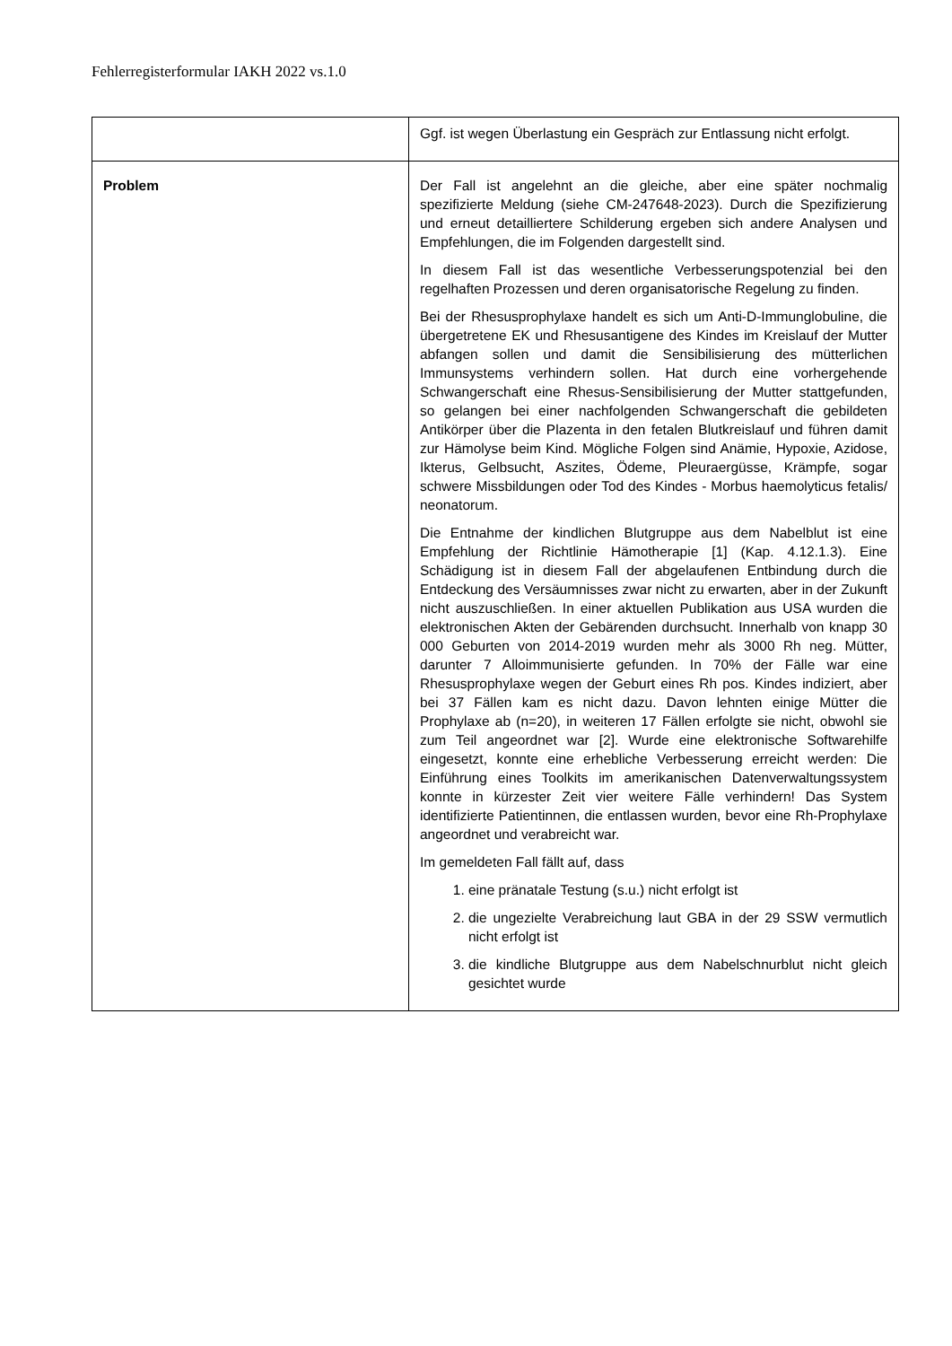Fehlerregisterformular IAKH 2022 vs.1.0
| | Ggf. ist wegen Überlastung ein Gespräch zur Entlassung nicht erfolgt. |
| Problem | Der Fall ist angelehnt an die gleiche, aber eine später nochmalig spezifizierte Meldung (siehe CM-247648-2023). Durch die Spezifizierung und erneut detailliertere Schilderung ergeben sich andere Analysen und Empfehlungen, die im Folgenden dargestellt sind. In diesem Fall ist das wesentliche Verbesserungspotenzial bei den regelhaften Prozessen und deren organisatorische Regelung zu finden. Bei der Rhesusprophylaxe handelt es sich um Anti-D-Immunglobuline, die übergetretene EK und Rhesusantigene des Kindes im Kreislauf der Mutter abfangen sollen und damit die Sensibilisierung des mütterlichen Immunsystems verhindern sollen. Hat durch eine vorhergehende Schwangerschaft eine Rhesus-Sensibilisierung der Mutter stattgefunden, so gelangen bei einer nachfolgenden Schwangerschaft die gebildeten Antikörper über die Plazenta in den fetalen Blutkreislauf und führen damit zur Hämolyse beim Kind. Mögliche Folgen sind Anämie, Hypoxie, Azidose, Ikterus, Gelbsucht, Aszites, Ödeme, Pleuraergüsse, Krämpfe, sogar schwere Missbildungen oder Tod des Kindes - Morbus haemolyticus fetalis/ neonatorum. Die Entnahme der kindlichen Blutgruppe aus dem Nabelblut ist eine Empfehlung der Richtlinie Hämotherapie [1] (Kap. 4.12.1.3). Eine Schädigung ist in diesem Fall der abgelaufenen Entbindung durch die Entdeckung des Versäumnisses zwar nicht zu erwarten, aber in der Zukunft nicht auszuschließen. In einer aktuellen Publikation aus USA wurden die elektronischen Akten der Gebärenden durchsucht. Innerhalb von knapp 30 000 Geburten von 2014-2019 wurden mehr als 3000 Rh neg. Mütter, darunter 7 Alloimmunisierte gefunden. In 70% der Fälle war eine Rhesusprophylaxe wegen der Geburt eines Rh pos. Kindes indiziert, aber bei 37 Fällen kam es nicht dazu. Davon lehnten einige Mütter die Prophylaxe ab (n=20), in weiteren 17 Fällen erfolgte sie nicht, obwohl sie zum Teil angeordnet war [2]. Wurde eine elektronische Softwarehilfe eingesetzt, konnte eine erhebliche Verbesserung erreicht werden: Die Einführung eines Toolkits im amerikanischen Datenverwaltungssystem konnte in kürzester Zeit vier weitere Fälle verhindern! Das System identifizierte Patientinnen, die entlassen wurden, bevor eine Rh-Prophylaxe angeordnet und verabreicht war. Im gemeldeten Fall fällt auf, dass 1. eine pränatale Testung (s.u.) nicht erfolgt ist 2. die ungezielte Verabreichung laut GBA in der 29 SSW vermutlich nicht erfolgt ist 3. die kindliche Blutgruppe aus dem Nabelschnurblut nicht gleich gesichtet wurde |